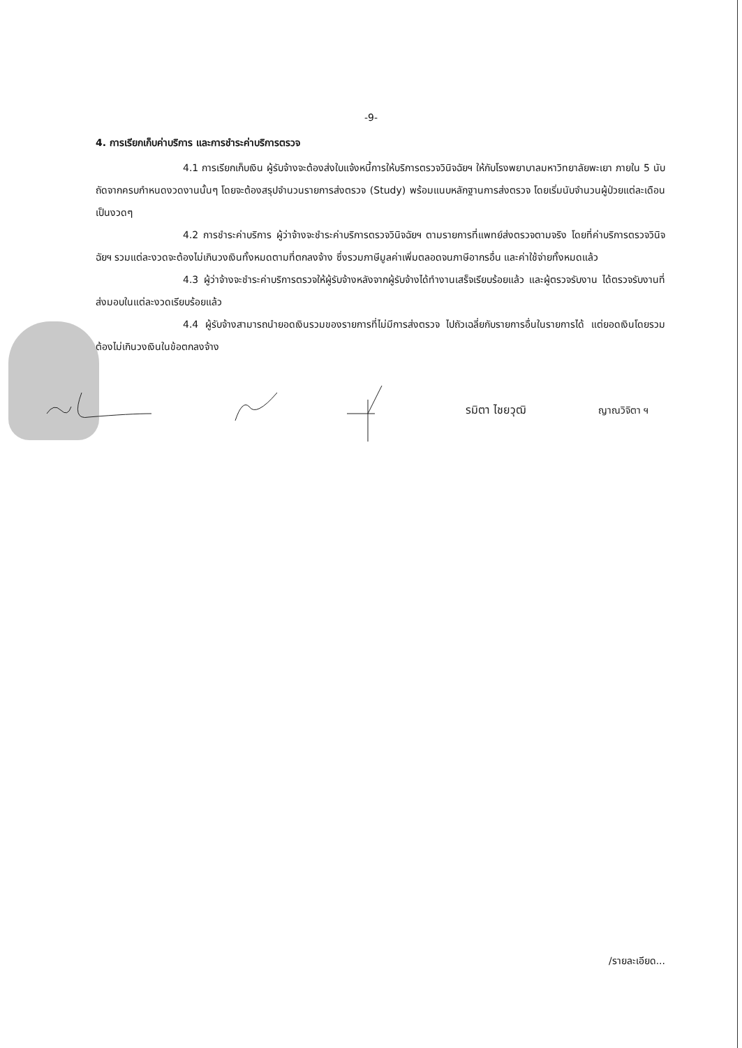-9-
4. การเรียกเก็บค่าบริการ และการชำระค่าบริการตรวจ
4.1 การเรียกเก็บเงิน ผู้รับจ้างจะต้องส่งใบแจ้งหนี้การให้บริการตรวจวินิจฉัยฯ ให้กับโรงพยาบาลมหาวิทยาลัยพะเยา ภายใน 5 นับถัดจากครบกำหนดงวดงานนั้นๆ โดยจะต้องสรุปจำนวนรายการส่งตรวจ (Study) พร้อมแนบหลักฐานการส่งตรวจ โดยเริ่มนับจำนวนผู้ป่วยแต่ละเดือนเป็นงวดๆ
4.2 การชำระค่าบริการ ผู้ว่าจ้างจะชำระค่าบริการตรวจวินิจฉัยฯ ตามรายการที่แพทย์ส่งตรวจตามจริง โดยที่ค่าบริการตรวจวินิจฉัยฯ รวมแต่ละงวดจะต้องไม่เกินวงเงินทั้งหมดตามที่ตกลงจ้าง ซึ่งรวมภาษีมูลค่าเพิ่มตลอดจนภาษีอากรอื่น และค่าใช้จ่ายทั้งหมดแล้ว
4.3 ผู้ว่าจ้างจะชำระค่าบริการตรวจให้ผู้รับจ้างหลังจากผู้รับจ้างได้ทำงานเสร็จเรียบร้อยแล้ว และผู้ตรวจรับงาน ได้ตรวจรับงานที่ส่งมอบในแต่ละงวดเรียบร้อยแล้ว
4.4 ผู้รับจ้างสามารถนำยอดเงินรวมของรายการที่ไม่มีการส่งตรวจ ไปถัวเฉลี่ยกับรายการอื่นในรายการได้ แต่ยอดเงินโดยรวมต้องไม่เกินวงเงินในข้อตกลงจ้าง
รมิตา ไชยวุฒิ
ญาณวิจิตา ฯ
/รายละเอียด...